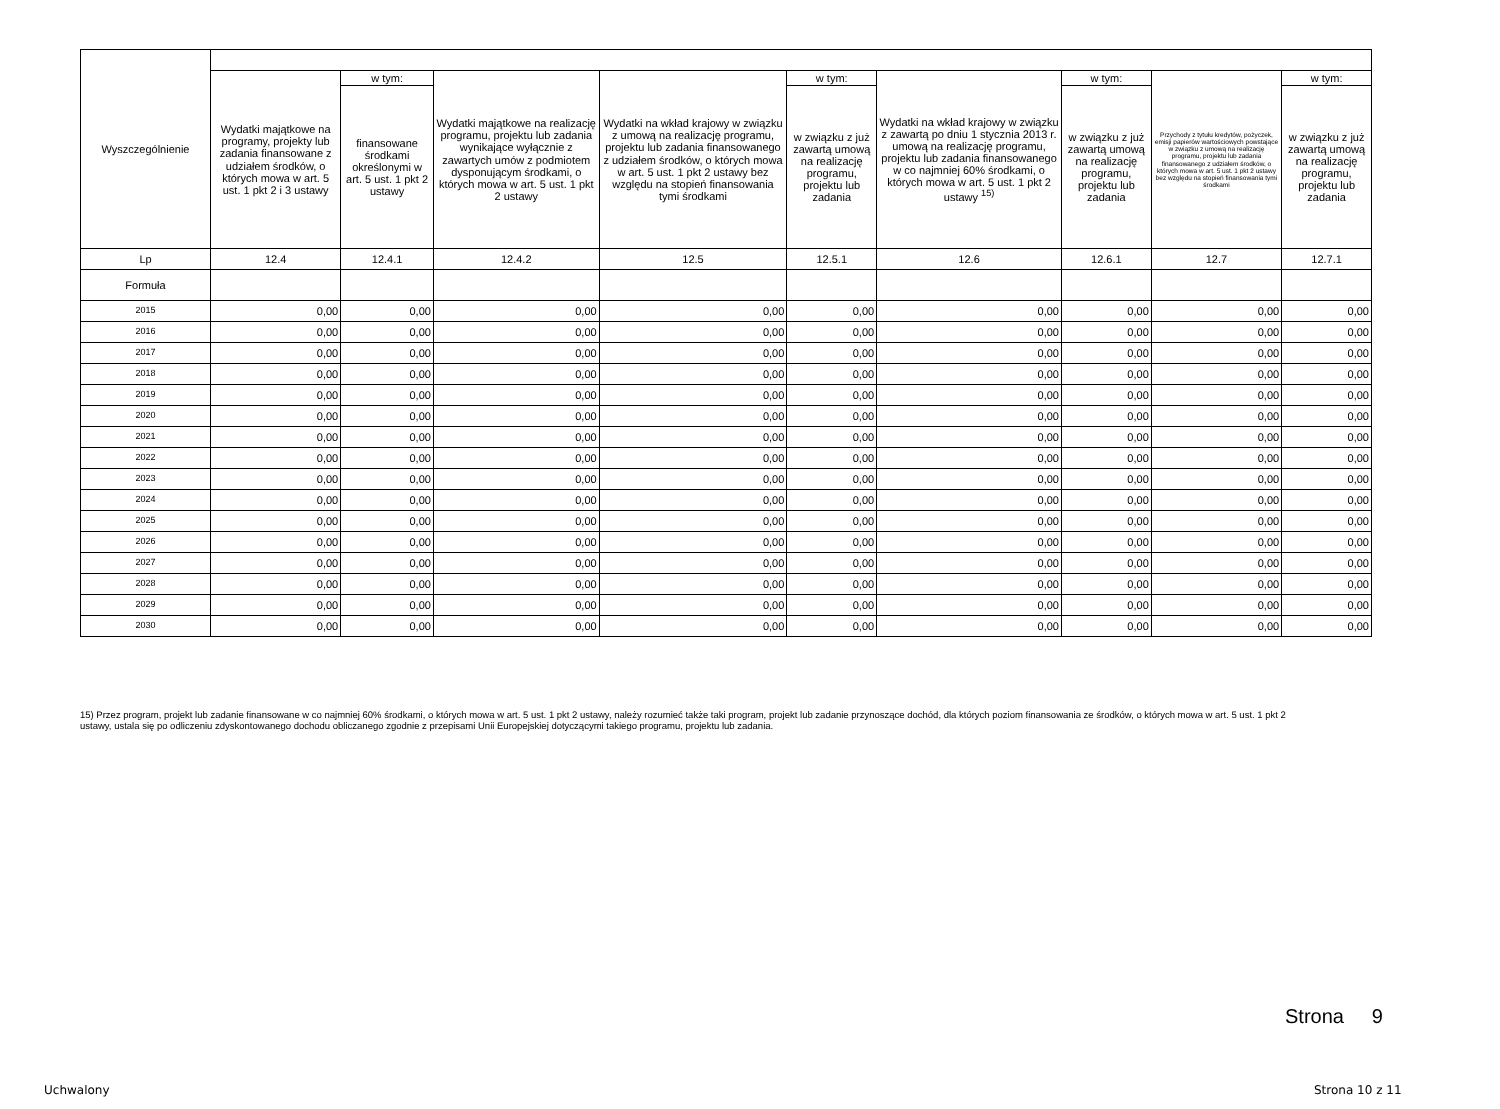| Wyszczególnienie | | | | | | | | | |
| --- | --- | --- | --- | --- | --- | --- | --- | --- | --- |
| | Wydatki majątkowe na programy, projekty lub zadania finansowane z udziałem środków, o których mowa w art. 5 ust. 1 pkt 2 i 3 ustawy | w tym: | Wydatki majątkowe na realizację programu, projektu lub zadania wynikające wyłącznie z zawartych umów z podmiotem dysponującym środkami, o których mowa w art. 5 ust. 1 pkt 2 ustawy | Wydatki na wkład krajowy w związku z umową na realizację programu, projektu lub zadania finansowanego z udziałem środków, o których mowa w art. 5 ust. 1 pkt 2 ustawy bez względu na stopień finansowania tymi środkami | w tym: | Wydatki na wkład krajowy w związku z zawartą po dniu 1 stycznia 2013 r. umową na realizację programu, projektu lub zadania finansowanego w co najmniej 60% środkami, o których mowa w art. 5 ust. 1 pkt 2 ustawy <sup>15)</sup> | w tym: | Przychody z tytułu kredytów, pożyczek, emisji papierów wartościowych powstające w związku z umową na realizację programu, projektu lub zadania finansowanego z udziałem środków, o których mowa w art. 5 ust. 1 pkt 2 ustawy bez względu na stopień finansowania tymi środkami | w tym: |
| | | finansowane środkami określonymi w art. 5 ust. 1 pkt 2 ustawy | | | w związku z już zawartą umową na realizację programu, projektu lub zadania | | w związku z już zawartą umową na realizację programu, projektu lub zadania | | w związku z już zawartą umową na realizację programu, projektu lub zadania |
| Lp | 12.4 | 12.4.1 | 12.4.2 | 12.5 | 12.5.1 | 12.6 | 12.6.1 | 12.7 | 12.7.1 |
| Formuła | | | | | | | | | |
| 2015 | 0,00 | 0,00 | 0,00 | 0,00 | 0,00 | 0,00 | 0,00 | 0,00 | 0,00 |
| 2016 | 0,00 | 0,00 | 0,00 | 0,00 | 0,00 | 0,00 | 0,00 | 0,00 | 0,00 |
| 2017 | 0,00 | 0,00 | 0,00 | 0,00 | 0,00 | 0,00 | 0,00 | 0,00 | 0,00 |
| 2018 | 0,00 | 0,00 | 0,00 | 0,00 | 0,00 | 0,00 | 0,00 | 0,00 | 0,00 |
| 2019 | 0,00 | 0,00 | 0,00 | 0,00 | 0,00 | 0,00 | 0,00 | 0,00 | 0,00 |
| 2020 | 0,00 | 0,00 | 0,00 | 0,00 | 0,00 | 0,00 | 0,00 | 0,00 | 0,00 |
| 2021 | 0,00 | 0,00 | 0,00 | 0,00 | 0,00 | 0,00 | 0,00 | 0,00 | 0,00 |
| 2022 | 0,00 | 0,00 | 0,00 | 0,00 | 0,00 | 0,00 | 0,00 | 0,00 | 0,00 |
| 2023 | 0,00 | 0,00 | 0,00 | 0,00 | 0,00 | 0,00 | 0,00 | 0,00 | 0,00 |
| 2024 | 0,00 | 0,00 | 0,00 | 0,00 | 0,00 | 0,00 | 0,00 | 0,00 | 0,00 |
| 2025 | 0,00 | 0,00 | 0,00 | 0,00 | 0,00 | 0,00 | 0,00 | 0,00 | 0,00 |
| 2026 | 0,00 | 0,00 | 0,00 | 0,00 | 0,00 | 0,00 | 0,00 | 0,00 | 0,00 |
| 2027 | 0,00 | 0,00 | 0,00 | 0,00 | 0,00 | 0,00 | 0,00 | 0,00 | 0,00 |
| 2028 | 0,00 | 0,00 | 0,00 | 0,00 | 0,00 | 0,00 | 0,00 | 0,00 | 0,00 |
| 2029 | 0,00 | 0,00 | 0,00 | 0,00 | 0,00 | 0,00 | 0,00 | 0,00 | 0,00 |
| 2030 | 0,00 | 0,00 | 0,00 | 0,00 | 0,00 | 0,00 | 0,00 | 0,00 | 0,00 |
15) Przez program, projekt lub zadanie finansowane w co najmniej 60% środkami, o których mowa w art. 5 ust. 1 pkt 2 ustawy, należy rozumieć także taki program, projekt lub zadanie przynoszące dochód, dla których poziom finansowania ze środków, o których mowa w art. 5 ust. 1 pkt 2 ustawy, ustala się po odliczeniu zdyskontowanego dochodu obliczanego zgodnie z przepisami Unii Europejskiej dotyczącymi takiego programu, projektu lub zadania.
Strona 9
Uchwalony Strona 10 z 11